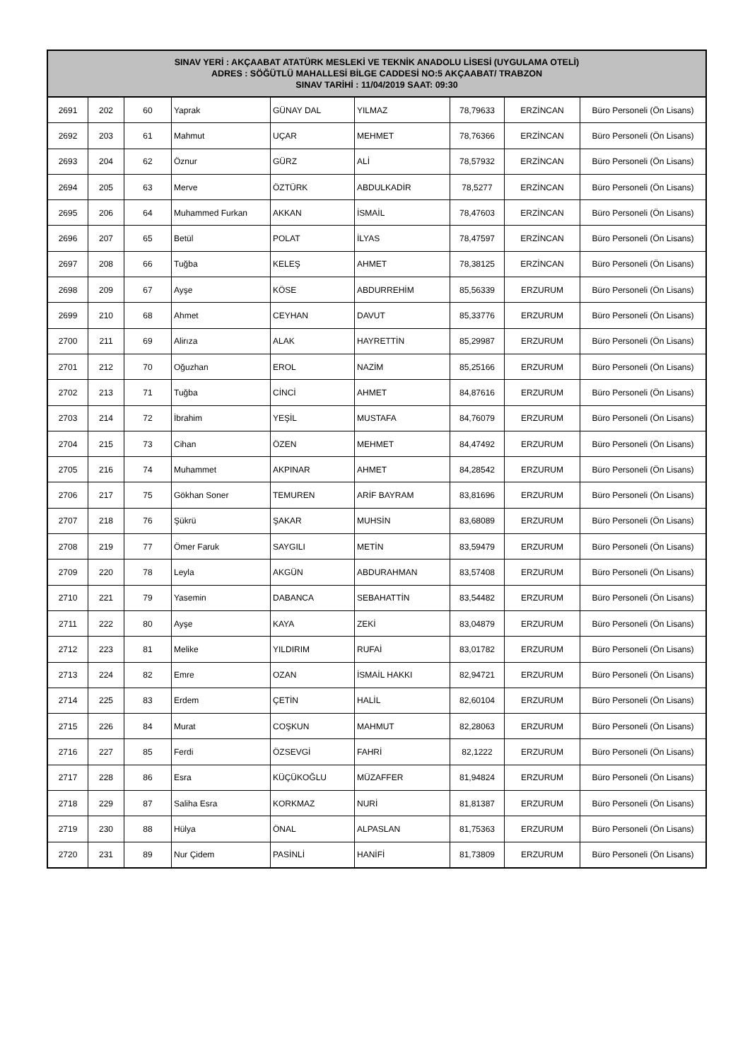| SINAV YERİ : AKÇAABAT ATATÜRK MESLEKİ VE TEKNİK ANADOLU LİSESİ (UYGULAMA OTELİ) ADRES : SÖĞÜTLÜ MAHALLESİ BİLGE CADDESİ NO:5 AKÇAABAT/ TRABZON SINAV TARİHİ : 11/04/2019 SAAT: 09:30 | | | | | | | | |
| --- | --- | --- | --- | --- | --- | --- | --- | --- |
| 2691 | 202 | 60 | Yaprak | GÜNAY DAL | YILMAZ | 78,79633 | ERZİNCAN | Büro Personeli (Ön Lisans) |
| 2692 | 203 | 61 | Mahmut | UÇAR | MEHMET | 78,76366 | ERZİNCAN | Büro Personeli (Ön Lisans) |
| 2693 | 204 | 62 | Öznur | GÜRZ | ALİ | 78,57932 | ERZİNCAN | Büro Personeli (Ön Lisans) |
| 2694 | 205 | 63 | Merve | ÖZTÜRK | ABDULKADİR | 78,5277 | ERZİNCAN | Büro Personeli (Ön Lisans) |
| 2695 | 206 | 64 | Muhammed Furkan | AKKAN | İSMAİL | 78,47603 | ERZİNCAN | Büro Personeli (Ön Lisans) |
| 2696 | 207 | 65 | Betül | POLAT | İLYAS | 78,47597 | ERZİNCAN | Büro Personeli (Ön Lisans) |
| 2697 | 208 | 66 | Tuğba | KELEŞ | AHMET | 78,38125 | ERZİNCAN | Büro Personeli (Ön Lisans) |
| 2698 | 209 | 67 | Ayşe | KÖSE | ABDURREHİM | 85,56339 | ERZURUM | Büro Personeli (Ön Lisans) |
| 2699 | 210 | 68 | Ahmet | CEYHAN | DAVUT | 85,33776 | ERZURUM | Büro Personeli (Ön Lisans) |
| 2700 | 211 | 69 | Alirıza | ALAK | HAYRETTİN | 85,29987 | ERZURUM | Büro Personeli (Ön Lisans) |
| 2701 | 212 | 70 | Oğuzhan | EROL | NAZİM | 85,25166 | ERZURUM | Büro Personeli (Ön Lisans) |
| 2702 | 213 | 71 | Tuğba | CİNCİ | AHMET | 84,87616 | ERZURUM | Büro Personeli (Ön Lisans) |
| 2703 | 214 | 72 | İbrahim | YEŞİL | MUSTAFA | 84,76079 | ERZURUM | Büro Personeli (Ön Lisans) |
| 2704 | 215 | 73 | Cihan | ÖZEN | MEHMET | 84,47492 | ERZURUM | Büro Personeli (Ön Lisans) |
| 2705 | 216 | 74 | Muhammet | AKPINAR | AHMET | 84,28542 | ERZURUM | Büro Personeli (Ön Lisans) |
| 2706 | 217 | 75 | Gökhan Soner | TEMUREN | ARİF BAYRAM | 83,81696 | ERZURUM | Büro Personeli (Ön Lisans) |
| 2707 | 218 | 76 | Şükrü | ŞAKAR | MUHSİN | 83,68089 | ERZURUM | Büro Personeli (Ön Lisans) |
| 2708 | 219 | 77 | Ömer Faruk | SAYGILI | METİN | 83,59479 | ERZURUM | Büro Personeli (Ön Lisans) |
| 2709 | 220 | 78 | Leyla | AKGÜN | ABDURAHMAN | 83,57408 | ERZURUM | Büro Personeli (Ön Lisans) |
| 2710 | 221 | 79 | Yasemin | DABANCA | SEBAHATTİN | 83,54482 | ERZURUM | Büro Personeli (Ön Lisans) |
| 2711 | 222 | 80 | Ayşe | KAYA | ZEKİ | 83,04879 | ERZURUM | Büro Personeli (Ön Lisans) |
| 2712 | 223 | 81 | Melike | YILDIRIM | RUFAİ | 83,01782 | ERZURUM | Büro Personeli (Ön Lisans) |
| 2713 | 224 | 82 | Emre | OZAN | İSMAİL HAKKI | 82,94721 | ERZURUM | Büro Personeli (Ön Lisans) |
| 2714 | 225 | 83 | Erdem | ÇETİN | HALİL | 82,60104 | ERZURUM | Büro Personeli (Ön Lisans) |
| 2715 | 226 | 84 | Murat | COŞKUN | MAHMUT | 82,28063 | ERZURUM | Büro Personeli (Ön Lisans) |
| 2716 | 227 | 85 | Ferdi | ÖZSEVGİ | FAHRİ | 82,1222 | ERZURUM | Büro Personeli (Ön Lisans) |
| 2717 | 228 | 86 | Esra | KÜÇÜKOĞLU | MÜZAFFER | 81,94824 | ERZURUM | Büro Personeli (Ön Lisans) |
| 2718 | 229 | 87 | Saliha Esra | KORKMAZ | NURİ | 81,81387 | ERZURUM | Büro Personeli (Ön Lisans) |
| 2719 | 230 | 88 | Hülya | ÖNAL | ALPASLAN | 81,75363 | ERZURUM | Büro Personeli (Ön Lisans) |
| 2720 | 231 | 89 | Nur Çidem | PASİNLİ | HANİFİ | 81,73809 | ERZURUM | Büro Personeli (Ön Lisans) |